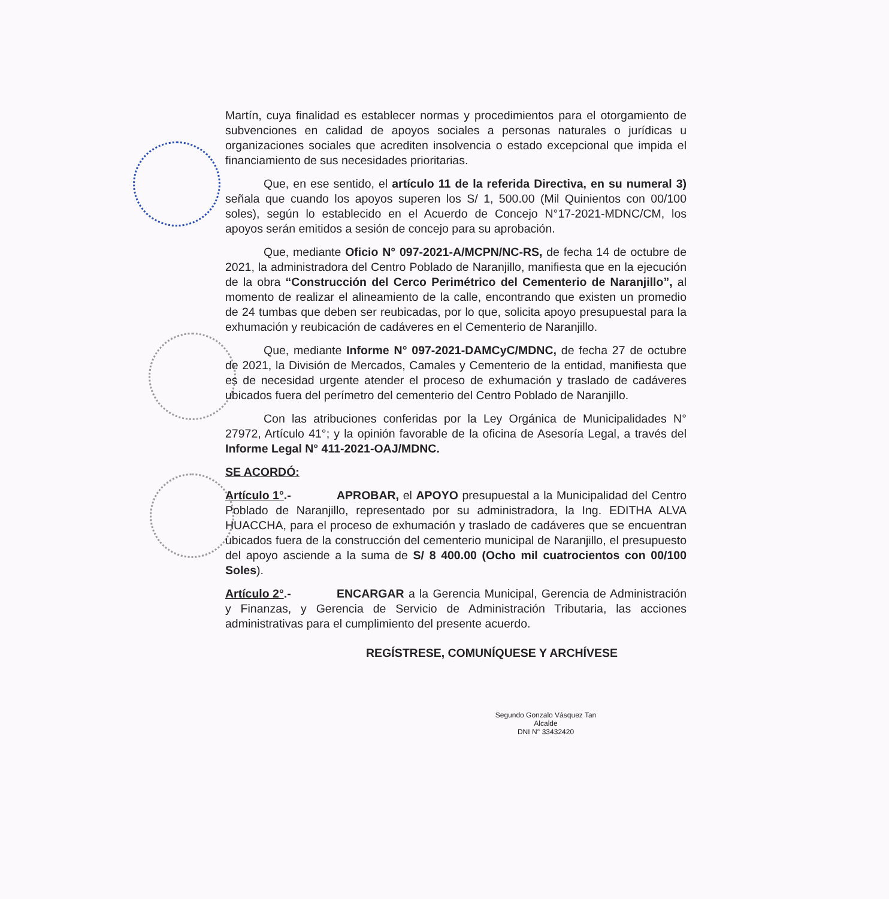Martín, cuya finalidad es establecer normas y procedimientos para el otorgamiento de subvenciones en calidad de apoyos sociales a personas naturales o jurídicas u organizaciones sociales que acrediten insolvencia o estado excepcional que impida el financiamiento de sus necesidades prioritarias.
Que, en ese sentido, el artículo 11 de la referida Directiva, en su numeral 3) señala que cuando los apoyos superen los S/ 1, 500.00 (Mil Quinientos con 00/100 soles), según lo establecido en el Acuerdo de Concejo N°17-2021-MDNC/CM, los apoyos serán emitidos a sesión de concejo para su aprobación.
Que, mediante Oficio N° 097-2021-A/MCPN/NC-RS, de fecha 14 de octubre de 2021, la administradora del Centro Poblado de Naranjillo, manifiesta que en la ejecución de la obra “Construcción del Cerco Perimétrico del Cementerio de Naranjillo”, al momento de realizar el alineamiento de la calle, encontrando que existen un promedio de 24 tumbas que deben ser reubicadas, por lo que, solicita apoyo presupuestal para la exhumación y reubicación de cadáveres en el Cementerio de Naranjillo.
Que, mediante Informe N° 097-2021-DAMCyC/MDNC, de fecha 27 de octubre de 2021, la División de Mercados, Camales y Cementerio de la entidad, manifiesta que es de necesidad urgente atender el proceso de exhumación y traslado de cadáveres ubicados fuera del perímetro del cementerio del Centro Poblado de Naranjillo.
Con las atribuciones conferidas por la Ley Orgánica de Municipalidades N° 27972, Artículo 41°; y la opinión favorable de la oficina de Asesoría Legal, a través del Informe Legal N° 411-2021-OAJ/MDNC.
SE ACORDÓ:
Artículo 1°.- APROBAR, el APOYO presupuestal a la Municipalidad del Centro Poblado de Naranjillo, representado por su administradora, la Ing. EDITHA ALVA HUACCHA, para el proceso de exhumación y traslado de cadáveres que se encuentran ubicados fuera de la construcción del cementerio municipal de Naranjillo, el presupuesto del apoyo asciende a la suma de S/ 8 400.00 (Ocho mil cuatrocientos con 00/100 Soles).
Artículo 2°.- ENCARGAR a la Gerencia Municipal, Gerencia de Administración y Finanzas, y Gerencia de Servicio de Administración Tributaria, las acciones administrativas para el cumplimiento del presente acuerdo.
REGÍSTRESE, COMUNÍQUESE Y ARCHÍVESE
Segundo Gonzalo Vásquez Tan
Alcalde
DNI N° 33432420